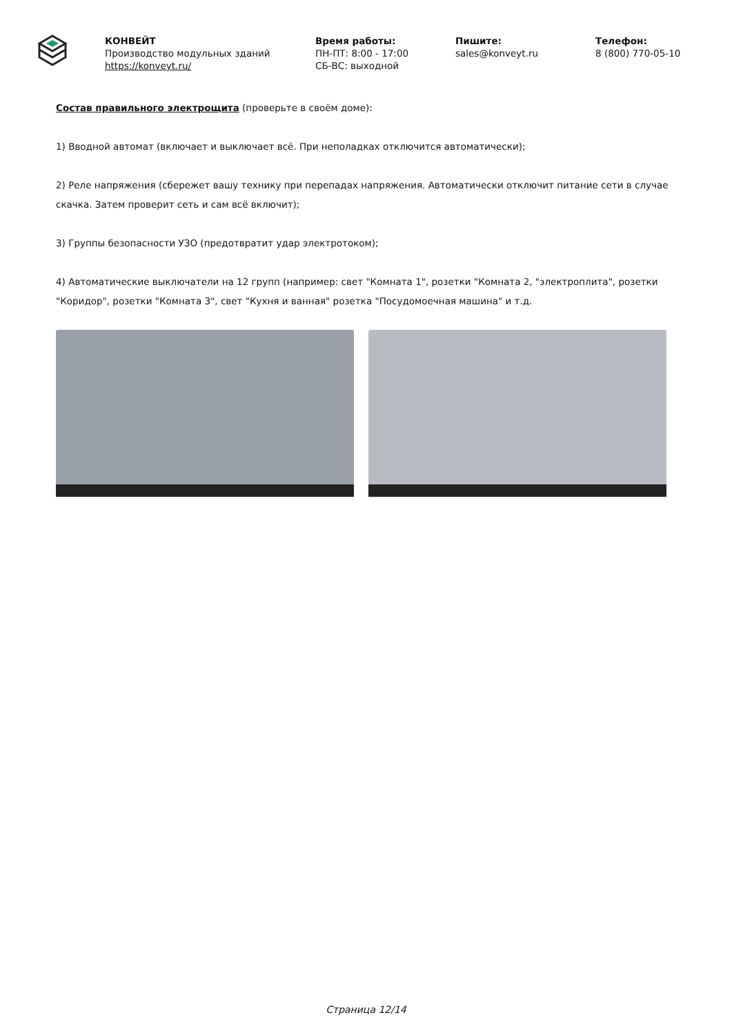КОНВЕЙТ
Производство модульных зданий
https://konveyt.ru/
Время работы:
ПН-ПТ: 8:00 - 17:00
СБ-ВС: выходной
Пишите:
sales@konveyt.ru
Телефон:
8 (800) 770-05-10
Состав правильного электрощита (проверьте в своём доме):
1) Вводной автомат (включает и выключает всё. При неполадках отключится автоматически);
2) Реле напряжения (сбережет вашу технику при перепадах напряжения. Автоматически отключит питание сети в случае скачка. Затем проверит сеть и сам всё включит);
3) Группы безопасности УЗО (предотвратит удар электротоком);
4) Автоматические выключатели на 12 групп (например: свет "Комната 1", розетки "Комната 2, "электроплита", розетки "Коридор", розетки "Комната 3", свет "Кухня и ванная" розетка "Посудомоечная машина" и т.д.
Страница 12/14